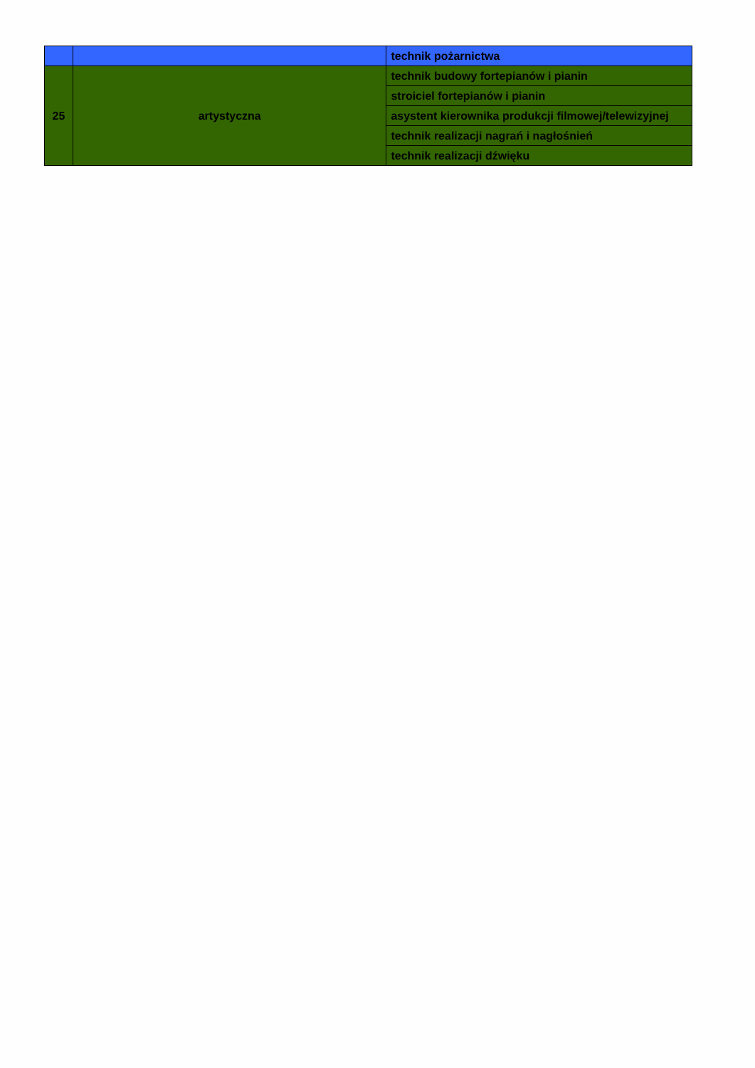| | | technik pożarnictwa |
| 25 | artystyczna | technik budowy fortepianów i pianin |
| | | stroiciel fortepianów i pianin |
| | | asystent kierownika produkcji filmowej/telewizyjnej |
| | | technik realizacji nagrań i nagłośnień |
| | | technik realizacji dźwięku |